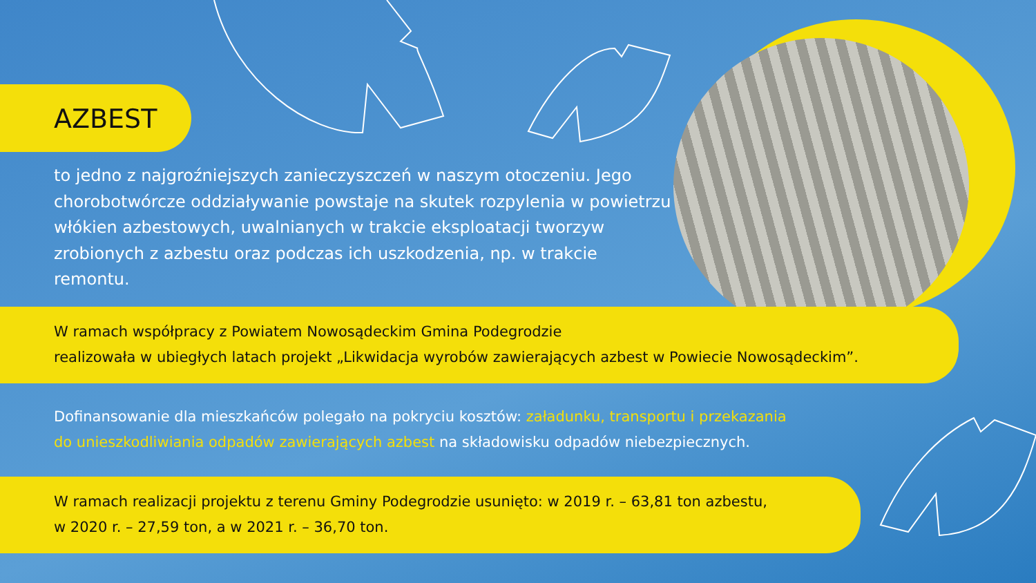AZBEST
to jedno z najgroźniejszych zanieczyszczeń w naszym otoczeniu. Jego chorobotwórcze oddziaływanie powstaje na skutek rozpylenia w powietrzu włókien azbestowych, uwalnianych w trakcie eksploatacji tworzyw zrobionych z azbestu oraz podczas ich uszkodzenia, np. w trakcie remontu.
W ramach współpracy z Powiatem Nowosądeckim Gmina Podegrodzie
realizowała w ubiegłych latach projekt „Likwidacja wyrobów zawierających azbest w Powiecie Nowosądeckim”.
Dofinansowanie dla mieszkańców polegało na pokryciu kosztów: załadunku, transportu i przekazania
do unieszkodliwiania odpadów zawierających azbest na składowisku odpadów niebezpiecznych.
W ramach realizacji projektu z terenu Gminy Podegrodzie usunięto: w 2019 r. – 63,81 ton azbestu,
w 2020 r. – 27,59 ton, a w 2021 r. – 36,70 ton.